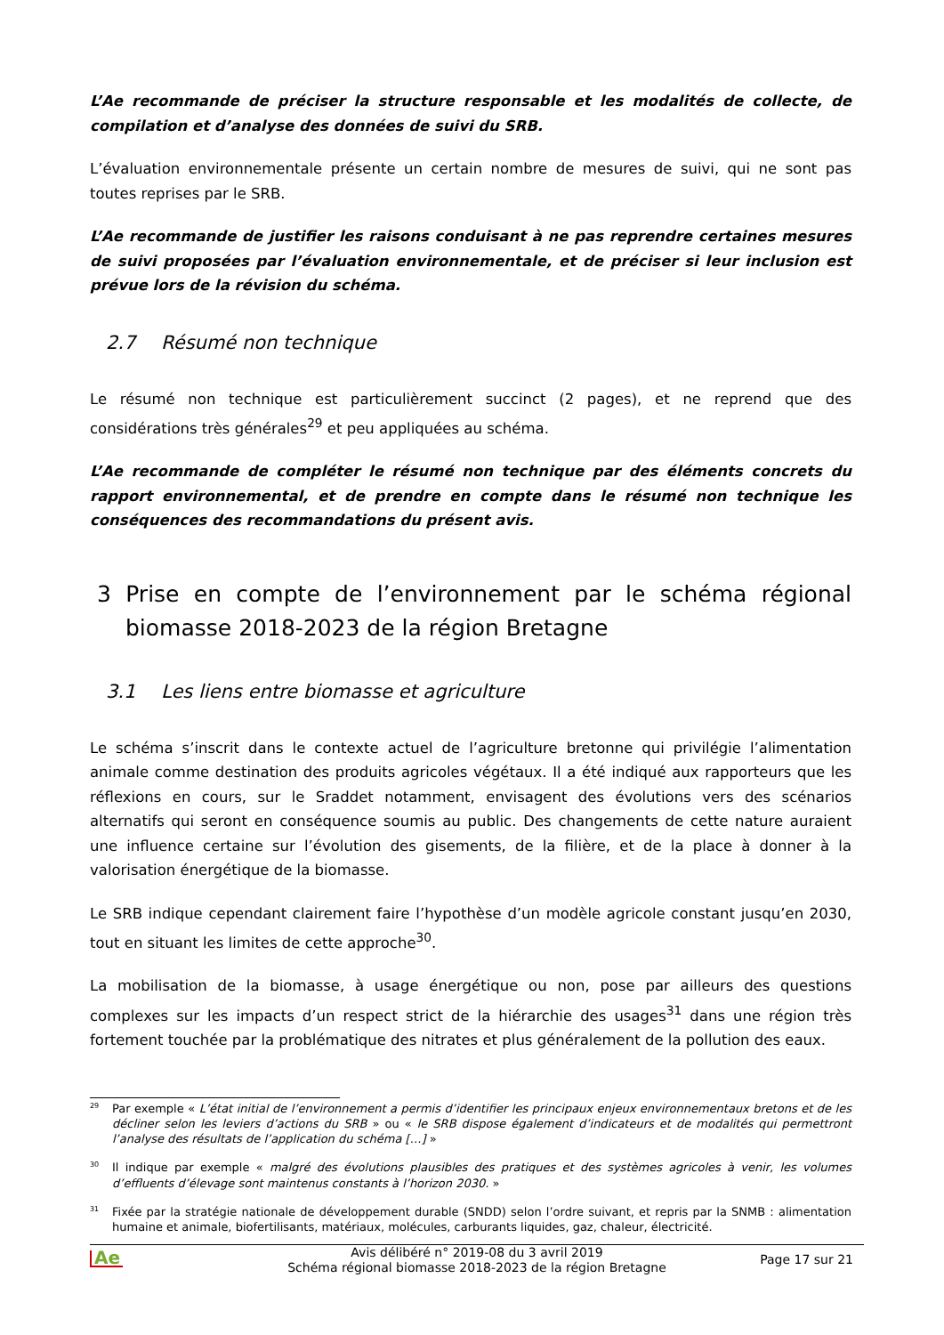L’Ae recommande de préciser la structure responsable et les modalités de collecte, de compilation et d’analyse des données de suivi du SRB.
L’évaluation environnementale présente un certain nombre de mesures de suivi, qui ne sont pas toutes reprises par le SRB.
L’Ae recommande de justifier les raisons conduisant à ne pas reprendre certaines mesures de suivi proposées par l’évaluation environnementale, et de préciser si leur inclusion est prévue lors de la révision du schéma.
2.7 Résumé non technique
Le résumé non technique est particulièrement succinct (2 pages), et ne reprend que des considérations très générales<sup>29</sup> et peu appliquées au schéma.
L’Ae recommande de compléter le résumé non technique par des éléments concrets du rapport environnemental, et de prendre en compte dans le résumé non technique les conséquences des recommandations du présent avis.
3 Prise en compte de l’environnement par le schéma régional biomasse 2018-2023 de la région Bretagne
3.1 Les liens entre biomasse et agriculture
Le schéma s’inscrit dans le contexte actuel de l’agriculture bretonne qui privilégie l’alimentation animale comme destination des produits agricoles végétaux. Il a été indiqué aux rapporteurs que les réflexions en cours, sur le Sraddet notamment, envisagent des évolutions vers des scénarios alternatifs qui seront en conséquence soumis au public. Des changements de cette nature auraient une influence certaine sur l’évolution des gisements, de la filière, et de la place à donner à la valorisation énergétique de la biomasse.
Le SRB indique cependant clairement faire l’hypothèse d’un modèle agricole constant jusqu’en 2030, tout en situant les limites de cette approche<sup>30</sup>.
La mobilisation de la biomasse, à usage énergétique ou non, pose par ailleurs des questions complexes sur les impacts d’un respect strict de la hiérarchie des usages<sup>31</sup> dans une région très fortement touchée par la problématique des nitrates et plus généralement de la pollution des eaux.
<sup>29</sup> Par exemple « L’état initial de l’environnement a permis d’identifier les principaux enjeux environnementaux bretons et de les décliner selon les leviers d’actions du SRB » ou « le SRB dispose également d’indicateurs et de modalités qui permettront l’analyse des résultats de l’application du schéma […] »
<sup>30</sup> Il indique par exemple « malgré des évolutions plausibles des pratiques et des systèmes agricoles à venir, les volumes d’effluents d’élevage sont maintenus constants à l’horizon 2030. »
<sup>31</sup> Fixée par la stratégie nationale de développement durable (SNDD) selon l’ordre suivant, et repris par la SNMB : alimentation humaine et animale, biofertilisants, matériaux, molécules, carburants liquides, gaz, chaleur, électricité.
Ae Avis délibéré n° 2019-08 du 3 avril 2019
Schéma régional biomasse 2018-2023 de la région Bretagne
Page 17 sur 21